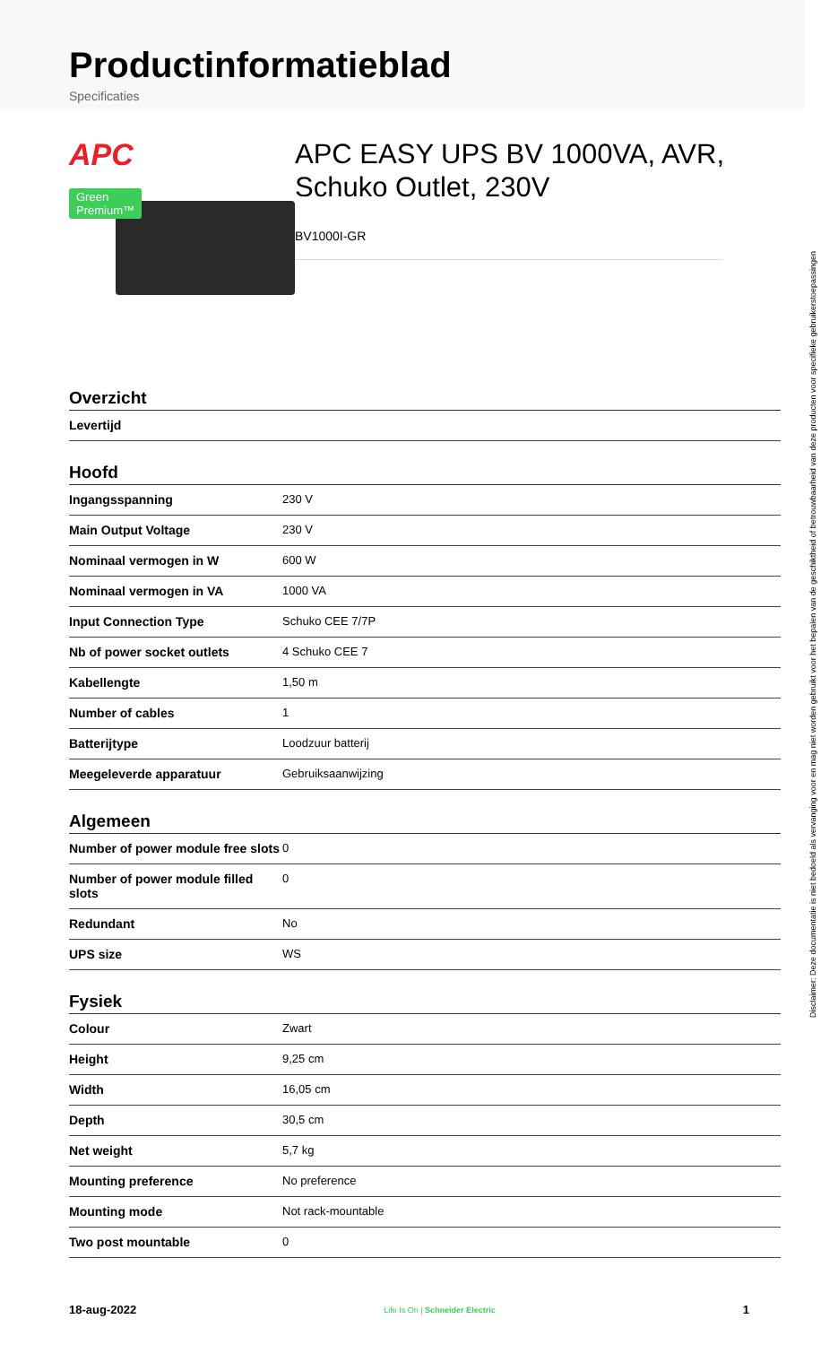Productinformatieblad
Specificaties
APC
Green
Premium™
APC EASY UPS BV 1000VA, AVR, Schuko Outlet, 230V
BV1000I-GR
Overzicht
| Levertijd | |
Hoofd
| Ingangsspanning | 230 V |
| Main Output Voltage | 230 V |
| Nominaal vermogen in W | 600 W |
| Nominaal vermogen in VA | 1000 VA |
| Input Connection Type | Schuko CEE 7/7P |
| Nb of power socket outlets | 4 Schuko CEE 7 |
| Kabellengte | 1,50 m |
| Number of cables | 1 |
| Batterijtype | Loodzuur batterij |
| Meegeleverde apparatuur | Gebruiksaanwijzing |
Algemeen
| Number of power module free slots | 0 |
| Number of power module filled slots | 0 |
| Redundant | No |
| UPS size | WS |
Fysiek
| Colour | Zwart |
| Height | 9,25 cm |
| Width | 16,05 cm |
| Depth | 30,5 cm |
| Net weight | 5,7 kg |
| Mounting preference | No preference |
| Mounting mode | Not rack-mountable |
| Two post mountable | 0 |
18-aug-2022 Life Is On | Schneider Electric 1
Disclaimer: Deze documentatie is niet bedoeld als vervanging voor en mag niet worden gebruikt voor het bepalen van de geschiktheid of betrouwbaarheid van deze producten voor specifieke gebruikerstoepassingen